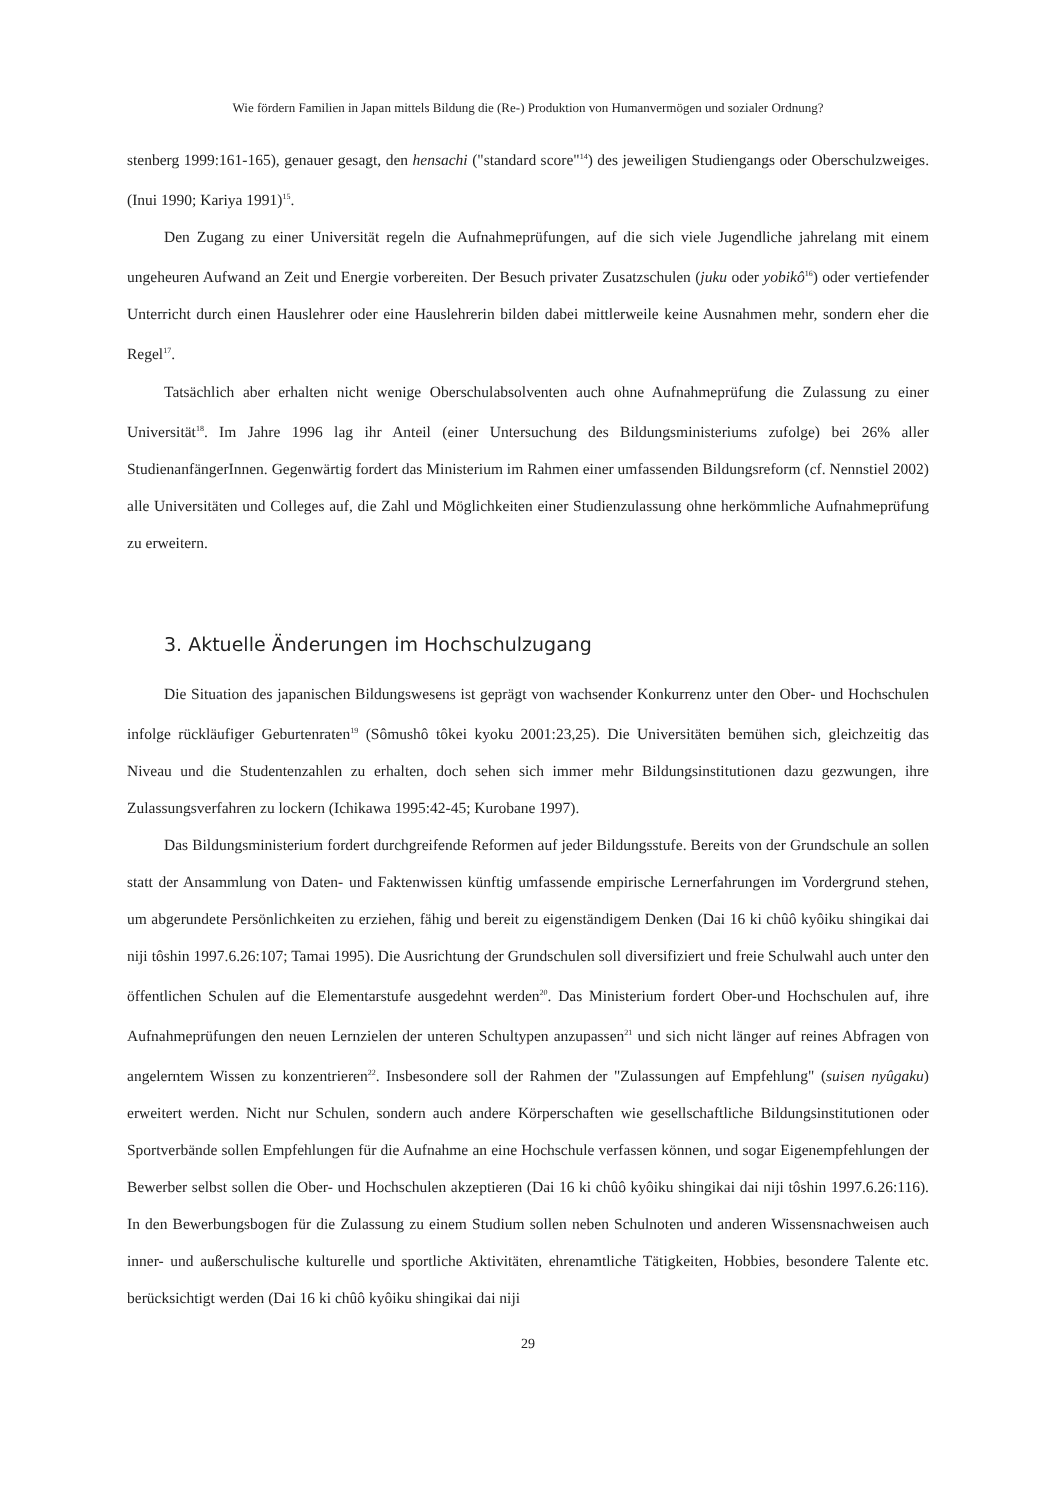Wie fördern Familien in Japan mittels Bildung die (Re-) Produktion von Humanvermögen und sozialer Ordnung?
stenberg 1999:161-165), genauer gesagt, den hensachi ("standard score"<sup>14</sup>) des jeweiligen Studiengangs oder Oberschulzweiges. (Inui 1990; Kariya 1991)<sup>15</sup>.
Den Zugang zu einer Universität regeln die Aufnahmeprüfungen, auf die sich viele Jugendliche jahrelang mit einem ungeheuren Aufwand an Zeit und Energie vorbereiten. Der Besuch privater Zusatzschulen (juku oder yobikô<sup>16</sup>) oder vertiefender Unterricht durch einen Hauslehrer oder eine Hauslehrerin bilden dabei mittlerweile keine Ausnahmen mehr, sondern eher die Regel<sup>17</sup>.
Tatsächlich aber erhalten nicht wenige Oberschulabsolventen auch ohne Aufnahmeprüfung die Zulassung zu einer Universität<sup>18</sup>. Im Jahre 1996 lag ihr Anteil (einer Untersuchung des Bildungsministeriums zufolge) bei 26% aller StudienanfängerInnen. Gegenwärtig fordert das Ministerium im Rahmen einer umfassenden Bildungsreform (cf. Nennstiel 2002) alle Universitäten und Colleges auf, die Zahl und Möglichkeiten einer Studienzulassung ohne herkömmliche Aufnahmeprüfung zu erweitern.
3. Aktuelle Änderungen im Hochschulzugang
Die Situation des japanischen Bildungswesens ist geprägt von wachsender Konkurrenz unter den Ober- und Hochschulen infolge rückläufiger Geburtenraten<sup>19</sup> (Sômushô tôkei kyoku 2001:23,25). Die Universitäten bemühen sich, gleichzeitig das Niveau und die Studentenzahlen zu erhalten, doch sehen sich immer mehr Bildungsinstitutionen dazu gezwungen, ihre Zulassungsverfahren zu lockern (Ichikawa 1995:42-45; Kurobane 1997).
Das Bildungsministerium fordert durchgreifende Reformen auf jeder Bildungsstufe. Bereits von der Grundschule an sollen statt der Ansammlung von Daten- und Faktenwissen künftig umfassende empirische Lernerfahrungen im Vordergrund stehen, um abgerundete Persönlichkeiten zu erziehen, fähig und bereit zu eigenständigem Denken (Dai 16 ki chûô kyôiku shingikai dai niji tôshin 1997.6.26:107; Tamai 1995). Die Ausrichtung der Grundschulen soll diversifiziert und freie Schulwahl auch unter den öffentlichen Schulen auf die Elementarstufe ausgedehnt werden<sup>20</sup>. Das Ministerium fordert Ober-und Hochschulen auf, ihre Aufnahmeprüfungen den neuen Lernzielen der unteren Schultypen anzupassen<sup>21</sup> und sich nicht länger auf reines Abfragen von angelerntem Wissen zu konzentrieren<sup>22</sup>. Insbesondere soll der Rahmen der "Zulassungen auf Empfehlung" (suisen nyûgaku) erweitert werden. Nicht nur Schulen, sondern auch andere Körperschaften wie gesellschaftliche Bildungsinstitutionen oder Sportverbände sollen Empfehlungen für die Aufnahme an eine Hochschule verfassen können, und sogar Eigenempfehlungen der Bewerber selbst sollen die Ober- und Hochschulen akzeptieren (Dai 16 ki chûô kyôiku shingikai dai niji tôshin 1997.6.26:116). In den Bewerbungsbogen für die Zulassung zu einem Studium sollen neben Schulnoten und anderen Wissensnachweisen auch inner- und außerschulische kulturelle und sportliche Aktivitäten, ehrenamtliche Tätigkeiten, Hobbies, besondere Talente etc. berücksichtigt werden (Dai 16 ki chûô kyôiku shingikai dai niji
29